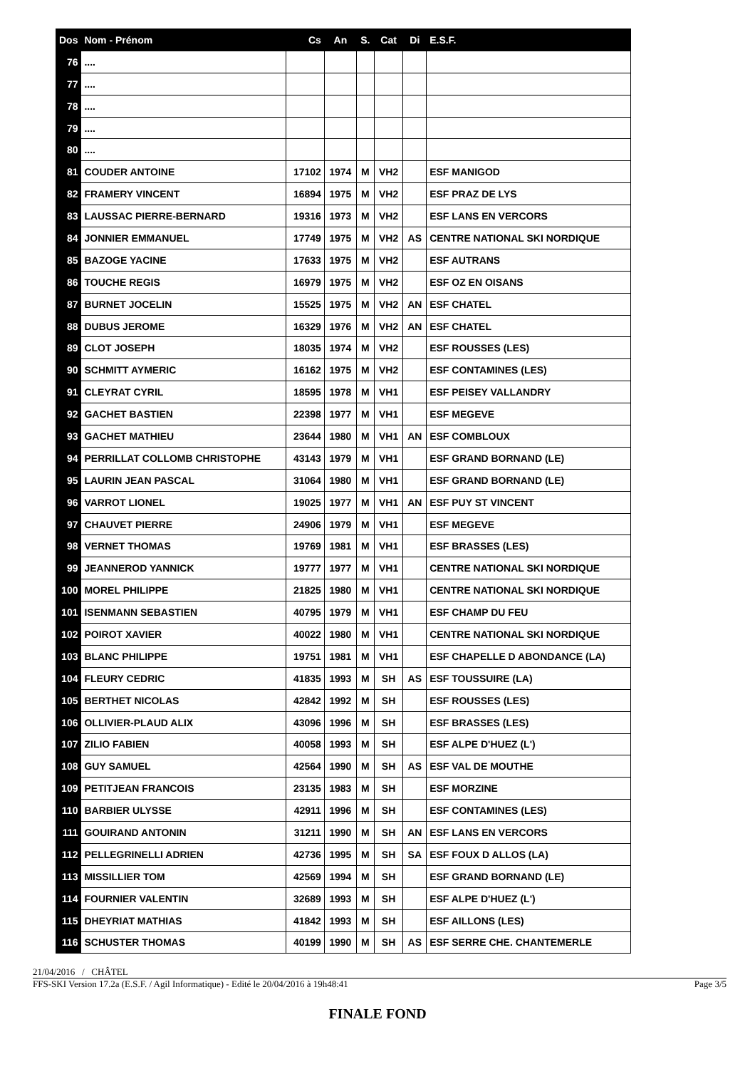| Dos | Nom - Prénom | Cs | An | S. | Cat | Di | E.S.F. |
| --- | --- | --- | --- | --- | --- | --- | --- |
| 76 | .... | | | | | | |
| 77 | .... | | | | | | |
| 78 | .... | | | | | | |
| 79 | .... | | | | | | |
| 80 | .... | | | | | | |
| 81 | COUDER ANTOINE | 17102 | 1974 | M | VH2 | | ESF MANIGOD |
| 82 | FRAMERY VINCENT | 16894 | 1975 | M | VH2 | | ESF PRAZ DE LYS |
| 83 | LAUSSAC PIERRE-BERNARD | 19316 | 1973 | M | VH2 | | ESF LANS EN VERCORS |
| 84 | JONNIER EMMANUEL | 17749 | 1975 | M | VH2 | AS | CENTRE NATIONAL SKI NORDIQUE |
| 85 | BAZOGE YACINE | 17633 | 1975 | M | VH2 | | ESF AUTRANS |
| 86 | TOUCHE REGIS | 16979 | 1975 | M | VH2 | | ESF OZ EN OISANS |
| 87 | BURNET JOCELIN | 15525 | 1975 | M | VH2 | AN | ESF CHATEL |
| 88 | DUBUS JEROME | 16329 | 1976 | M | VH2 | AN | ESF CHATEL |
| 89 | CLOT JOSEPH | 18035 | 1974 | M | VH2 | | ESF ROUSSES (LES) |
| 90 | SCHMITT AYMERIC | 16162 | 1975 | M | VH2 | | ESF CONTAMINES (LES) |
| 91 | CLEYRAT CYRIL | 18595 | 1978 | M | VH1 | | ESF PEISEY VALLANDRY |
| 92 | GACHET BASTIEN | 22398 | 1977 | M | VH1 | | ESF MEGEVE |
| 93 | GACHET MATHIEU | 23644 | 1980 | M | VH1 | AN | ESF COMBLOUX |
| 94 | PERRILLAT COLLOMB CHRISTOPHE | 43143 | 1979 | M | VH1 | | ESF GRAND BORNAND (LE) |
| 95 | LAURIN JEAN PASCAL | 31064 | 1980 | M | VH1 | | ESF GRAND BORNAND (LE) |
| 96 | VARROT LIONEL | 19025 | 1977 | M | VH1 | AN | ESF PUY ST VINCENT |
| 97 | CHAUVET PIERRE | 24906 | 1979 | M | VH1 | | ESF MEGEVE |
| 98 | VERNET THOMAS | 19769 | 1981 | M | VH1 | | ESF BRASSES (LES) |
| 99 | JEANNEROD YANNICK | 19777 | 1977 | M | VH1 | | CENTRE NATIONAL SKI NORDIQUE |
| 100 | MOREL PHILIPPE | 21825 | 1980 | M | VH1 | | CENTRE NATIONAL SKI NORDIQUE |
| 101 | ISENMANN SEBASTIEN | 40795 | 1979 | M | VH1 | | ESF CHAMP DU FEU |
| 102 | POIROT XAVIER | 40022 | 1980 | M | VH1 | | CENTRE NATIONAL SKI NORDIQUE |
| 103 | BLANC PHILIPPE | 19751 | 1981 | M | VH1 | | ESF CHAPELLE D ABONDANCE (LA) |
| 104 | FLEURY CEDRIC | 41835 | 1993 | M | SH | AS | ESF TOUSSUIRE (LA) |
| 105 | BERTHET NICOLAS | 42842 | 1992 | M | SH | | ESF ROUSSES (LES) |
| 106 | OLLIVIER-PLAUD ALIX | 43096 | 1996 | M | SH | | ESF BRASSES (LES) |
| 107 | ZILIO FABIEN | 40058 | 1993 | M | SH | | ESF ALPE D'HUEZ (L') |
| 108 | GUY SAMUEL | 42564 | 1990 | M | SH | AS | ESF VAL DE MOUTHE |
| 109 | PETITJEAN FRANCOIS | 23135 | 1983 | M | SH | | ESF MORZINE |
| 110 | BARBIER ULYSSE | 42911 | 1996 | M | SH | | ESF CONTAMINES (LES) |
| 111 | GOUIRAND ANTONIN | 31211 | 1990 | M | SH | AN | ESF LANS EN VERCORS |
| 112 | PELLEGRINELLI ADRIEN | 42736 | 1995 | M | SH | SA | ESF FOUX D ALLOS (LA) |
| 113 | MISSILLIER TOM | 42569 | 1994 | M | SH | | ESF GRAND BORNAND (LE) |
| 114 | FOURNIER VALENTIN | 32689 | 1993 | M | SH | | ESF ALPE D'HUEZ (L') |
| 115 | DHEYRIAT MATHIAS | 41842 | 1993 | M | SH | | ESF AILLONS (LES) |
| 116 | SCHUSTER THOMAS | 40199 | 1990 | M | SH | AS | ESF SERRE CHE. CHANTEMERLE |
21/04/2016 / CHÂTEL
FFS-SKI Version 17.2a (E.S.F. / Agil Informatique) - Edité le 20/04/2016 à 19h48:41 Page 3/5
FINALE FOND